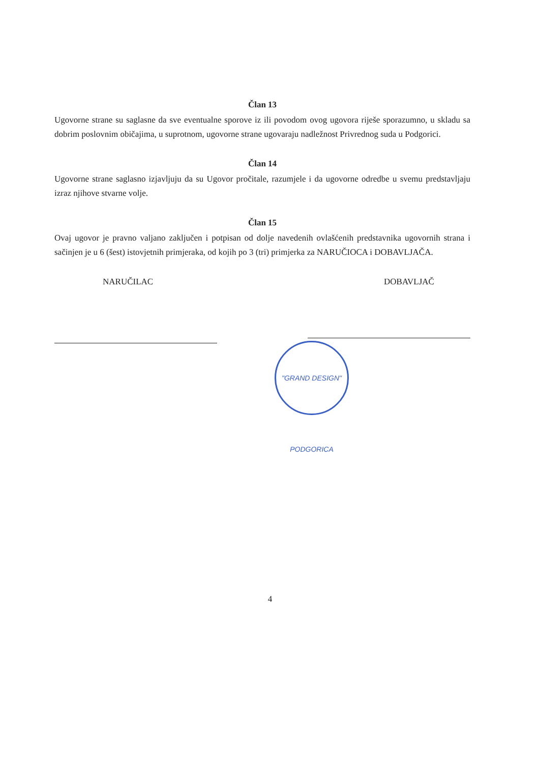Član 13
Ugovorne strane su saglasne da sve eventualne sporove iz ili povodom ovog ugovora riješe sporazumno, u skladu sa dobrim poslovnim običajima, u suprotnom, ugovorne strane ugovaraju nadležnost Privrednog suda u Podgorici.
Član 14
Ugovorne strane saglasno izjavljuju da su Ugovor pročitale, razumjele i da ugovorne odredbe u svemu predstavljaju izraz njihove stvarne volje.
Član 15
Ovaj ugovor je pravno valjano zaključen i potpisan od dolje navedenih ovlašćenih predstavnika ugovornih strana i sačinjen je u 6 (šest) istovjetnih primjeraka, od kojih po 3 (tri) primjerka za NARUČIOCA i DOBAVLJAČA.
NARUČILAC DOBAVLJAČ
"GRAND DESIGN" PODGORICA
4